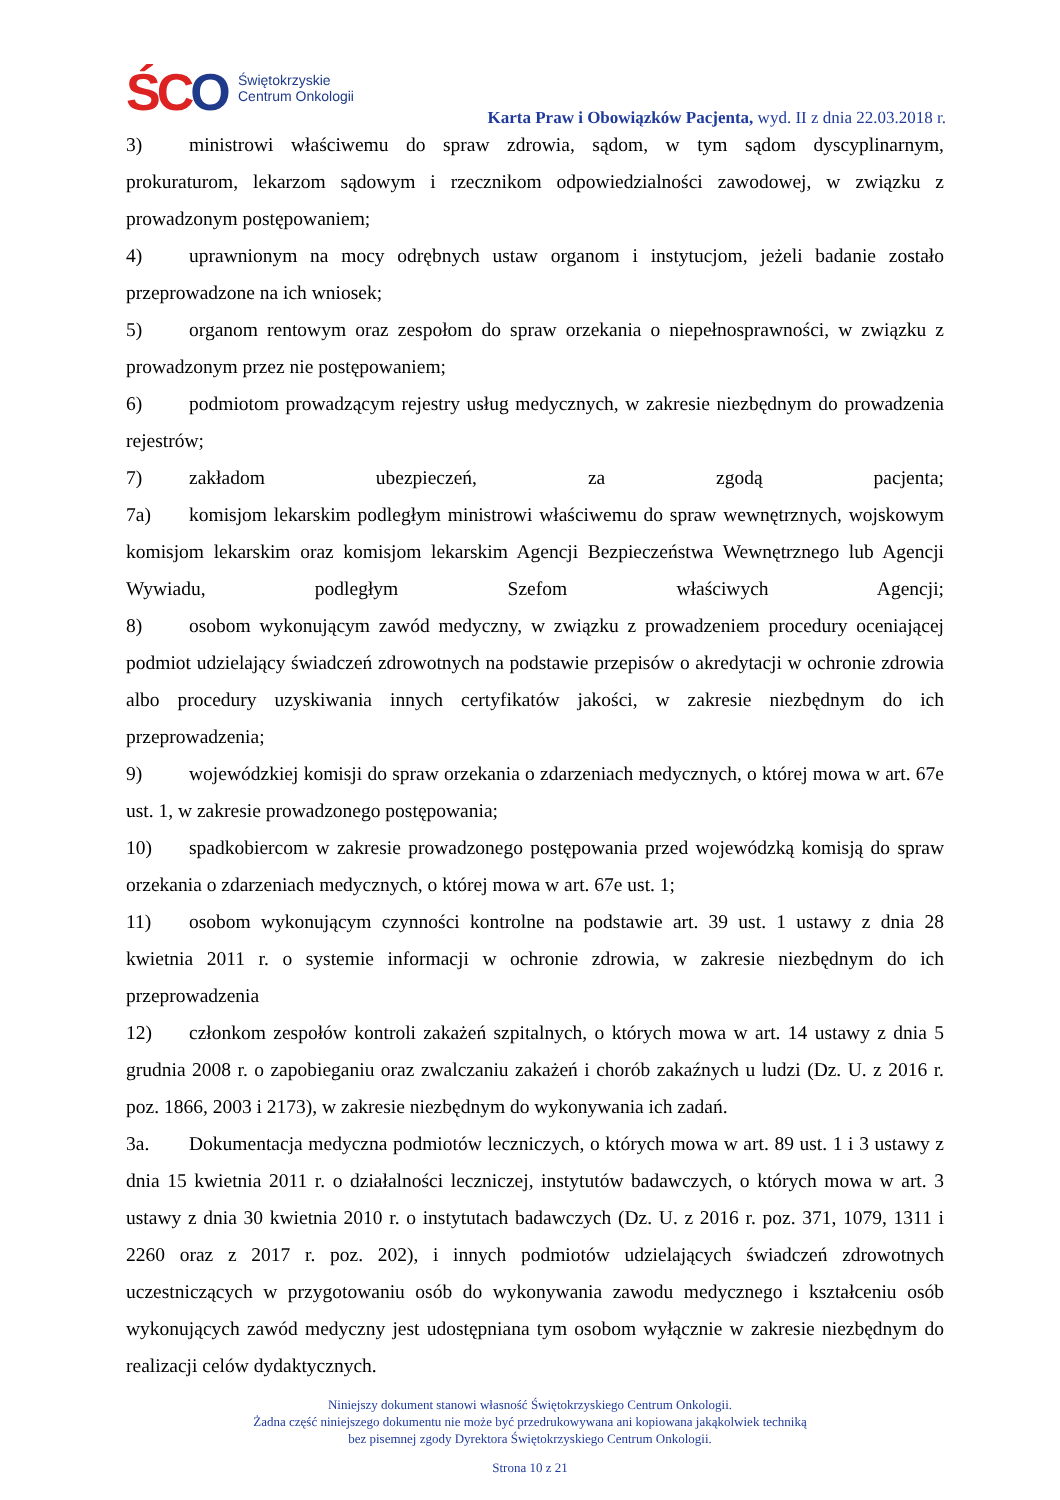ŚCO
Świętokrzyskie Centrum Onkologii
Karta Praw i Obowiązków Pacjenta, wyd. II z dnia 22.03.2018 r.
3) ministrowi właściwemu do spraw zdrowia, sądom, w tym sądom dyscyplinarnym, prokuraturom, lekarzom sądowym i rzecznikom odpowiedzialności zawodowej, w związku z prowadzonym postępowaniem;
4) uprawnionym na mocy odrębnych ustaw organom i instytucjom, jeżeli badanie zostało przeprowadzone na ich wniosek;
5) organom rentowym oraz zespołom do spraw orzekania o niepełnosprawności, w związku z prowadzonym przez nie postępowaniem;
6) podmiotom prowadzącym rejestry usług medycznych, w zakresie niezbędnym do prowadzenia rejestrów;
7) zakładom ubezpieczeń, za zgodą pacjenta;
7a) komisjom lekarskim podległym ministrowi właściwemu do spraw wewnętrznych, wojskowym komisjom lekarskim oraz komisjom lekarskim Agencji Bezpieczeństwa Wewnętrznego lub Agencji Wywiadu, podległym Szefom właściwych Agencji;
8) osobom wykonującym zawód medyczny, w związku z prowadzeniem procedury oceniającej podmiot udzielający świadczeń zdrowotnych na podstawie przepisów o akredytacji w ochronie zdrowia albo procedury uzyskiwania innych certyfikatów jakości, w zakresie niezbędnym do ich przeprowadzenia;
9) wojewódzkiej komisji do spraw orzekania o zdarzeniach medycznych, o której mowa w art. 67e ust. 1, w zakresie prowadzonego postępowania;
10) spadkobiercom w zakresie prowadzonego postępowania przed wojewódzką komisją do spraw orzekania o zdarzeniach medycznych, o której mowa w art. 67e ust. 1;
11) osobom wykonującym czynności kontrolne na podstawie art. 39 ust. 1 ustawy z dnia 28 kwietnia 2011 r. o systemie informacji w ochronie zdrowia, w zakresie niezbędnym do ich przeprowadzenia
12) członkom zespołów kontroli zakażeń szpitalnych, o których mowa w art. 14 ustawy z dnia 5 grudnia 2008 r. o zapobieganiu oraz zwalczaniu zakażeń i chorób zakaźnych u ludzi (Dz. U. z 2016 r. poz. 1866, 2003 i 2173), w zakresie niezbędnym do wykonywania ich zadań.
3a. Dokumentacja medyczna podmiotów leczniczych, o których mowa w art. 89 ust. 1 i 3 ustawy z dnia 15 kwietnia 2011 r. o działalności leczniczej, instytutów badawczych, o których mowa w art. 3 ustawy z dnia 30 kwietnia 2010 r. o instytutach badawczych (Dz. U. z 2016 r. poz. 371, 1079, 1311 i 2260 oraz z 2017 r. poz. 202), i innych podmiotów udzielających świadczeń zdrowotnych uczestniczących w przygotowaniu osób do wykonywania zawodu medycznego i kształceniu osób wykonujących zawód medyczny jest udostępniana tym osobom wyłącznie w zakresie niezbędnym do realizacji celów dydaktycznych.
Niniejszy dokument stanowi własność Świętokrzyskiego Centrum Onkologii.
Żadna część niniejszego dokumentu nie może być przedrukowywana ani kopiowana jakąkolwiek techniką
bez pisemnej zgody Dyrektora Świętokrzyskiego Centrum Onkologii.
Strona 10 z 21